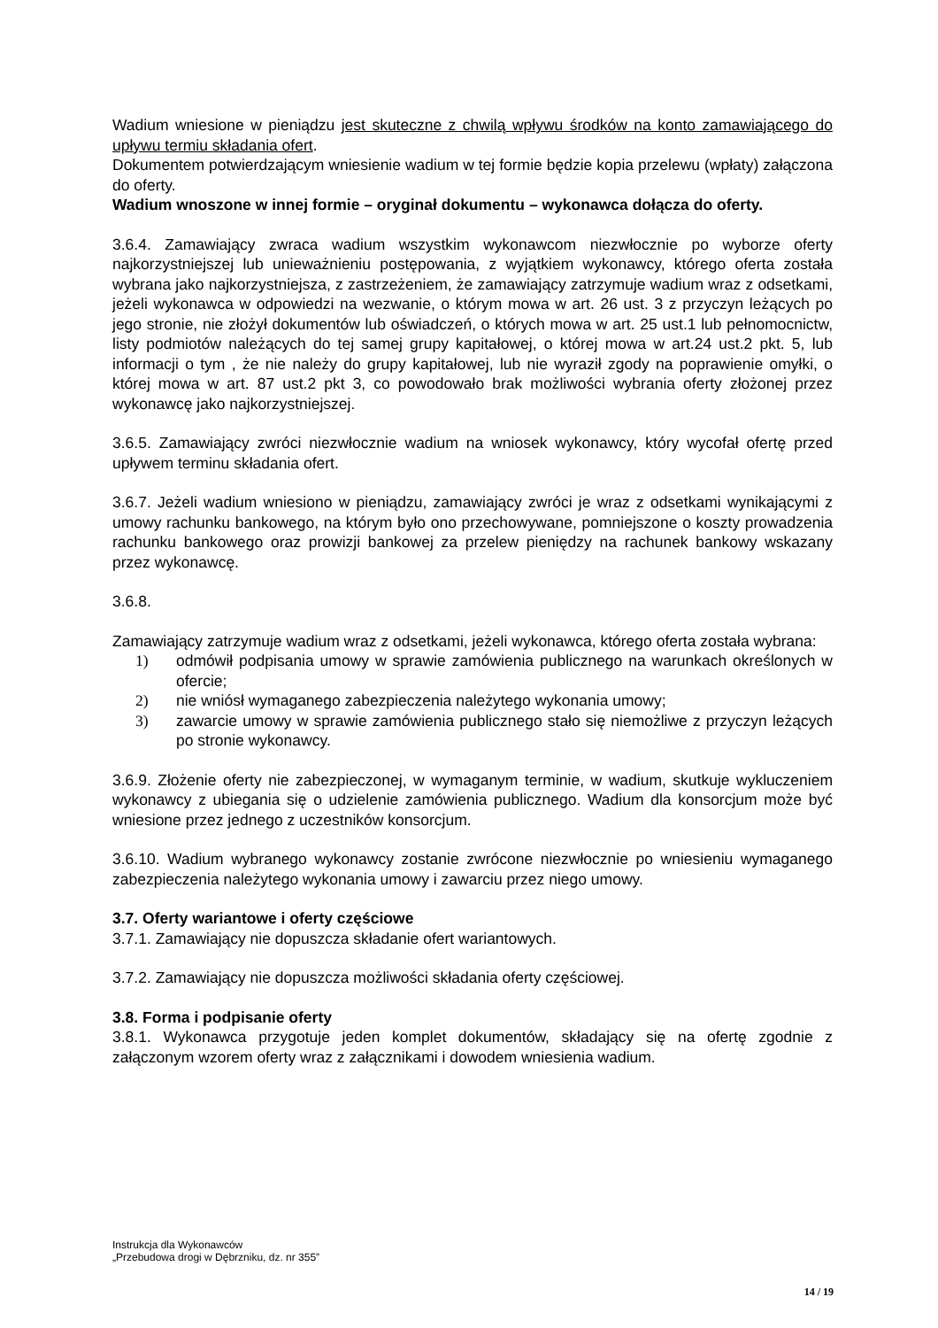Wadium wniesione w pieniądzu jest skuteczne z chwilą wpływu środków na konto zamawiającego do upływu termiu składania ofert.
Dokumentem potwierdzającym wniesienie wadium w tej formie będzie kopia przelewu (wpłaty) załączona do oferty.
Wadium wnoszone w innej formie – oryginał dokumentu – wykonawca dołącza do oferty.
3.6.4. Zamawiający zwraca wadium wszystkim wykonawcom niezwłocznie po wyborze oferty najkorzystniejszej lub unieważnieniu postępowania, z wyjątkiem wykonawcy, którego oferta została wybrana jako najkorzystniejsza, z zastrzeżeniem, że zamawiający zatrzymuje wadium wraz z odsetkami, jeżeli wykonawca w odpowiedzi na wezwanie, o którym mowa w art. 26 ust. 3 z przyczyn leżących po jego stronie, nie złożył dokumentów lub oświadczeń, o których mowa w art. 25 ust.1 lub pełnomocnictw, listy podmiotów należących do tej samej grupy kapitałowej, o której mowa w art.24 ust.2 pkt. 5, lub informacji o tym , że nie należy do grupy kapitałowej, lub nie wyraził zgody na poprawienie omyłki, o której mowa w art. 87 ust.2 pkt 3, co powodowało brak możliwości wybrania oferty złożonej przez wykonawcę jako najkorzystniejszej.
3.6.5. Zamawiający zwróci niezwłocznie wadium na wniosek wykonawcy, który wycofał ofertę przed upływem terminu składania ofert.
3.6.7. Jeżeli wadium wniesiono w pieniądzu, zamawiający zwróci je wraz z odsetkami wynikającymi z umowy rachunku bankowego, na którym było ono przechowywane, pomniejszone o koszty prowadzenia rachunku bankowego oraz prowizji bankowej za przelew pieniędzy na rachunek bankowy wskazany przez wykonawcę.
3.6.8.
Zamawiający zatrzymuje wadium wraz z odsetkami, jeżeli wykonawca, którego oferta została wybrana:
1) odmówił podpisania umowy w sprawie zamówienia publicznego na warunkach określonych w ofercie;
2) nie wniósł wymaganego zabezpieczenia należytego wykonania umowy;
3) zawarcie umowy w sprawie zamówienia publicznego stało się niemożliwe z przyczyn leżących po stronie wykonawcy.
3.6.9. Złożenie oferty nie zabezpieczonej, w wymaganym terminie, w wadium, skutkuje wykluczeniem wykonawcy z ubiegania się o udzielenie zamówienia publicznego. Wadium dla konsorcjum może być wniesione przez jednego z uczestników konsorcjum.
3.6.10. Wadium wybranego wykonawcy zostanie zwrócone niezwłocznie po wniesieniu wymaganego zabezpieczenia należytego wykonania umowy i zawarciu przez niego umowy.
3.7. Oferty wariantowe i oferty częściowe
3.7.1. Zamawiający nie dopuszcza składanie ofert wariantowych.
3.7.2. Zamawiający nie dopuszcza możliwości składania oferty częściowej.
3.8. Forma i podpisanie oferty
3.8.1. Wykonawca przygotuje jeden komplet dokumentów, składający się na ofertę zgodnie z załączonym wzorem oferty wraz z załącznikami i dowodem wniesienia wadium.
Instrukcja dla Wykonawców
„Przebudowa drogi w Dębrzniku, dz. nr 355”
14 / 19